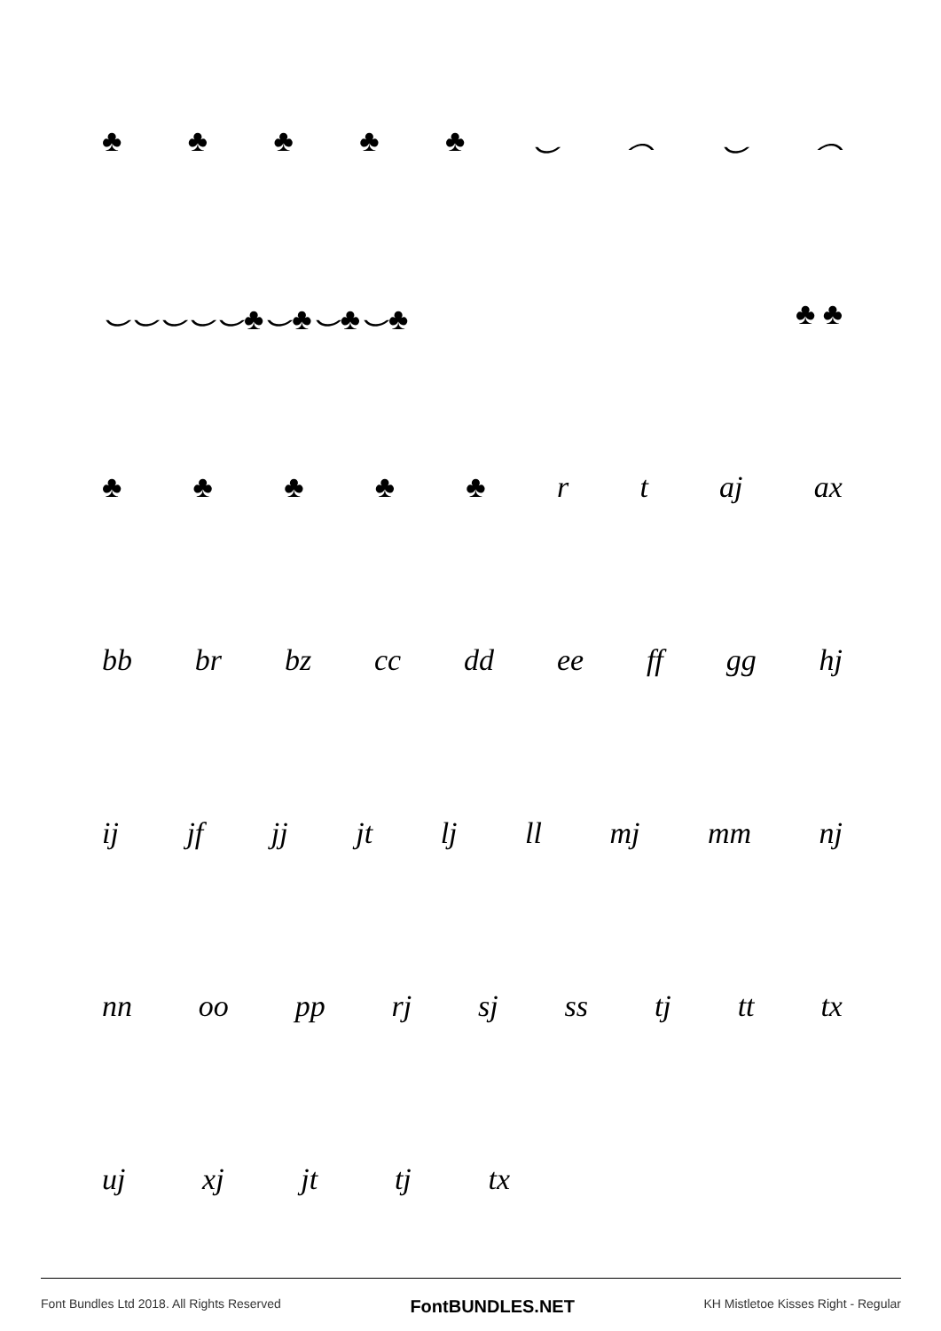♣ ♣ ♣ ♣ ♣ ⌣ ⌢ ⌣ ⌢
⌣⌣⌣⌣⌣♣⌣♣⌣♣⌣♣ ♣ ♣
♣ ♣ ♣ ♣ ♣ rt aj ax
bb br bz cc dd ee ff gg hj
ij jf jj jt lj ll mj mm nj
nn oo pp rj sj ss tj tt tx
uj xj jt tj tx
Font Bundles Ltd 2018. All Rights Reserved FontBUNDLES.NET KH Mistletoe Kisses Right - Regular